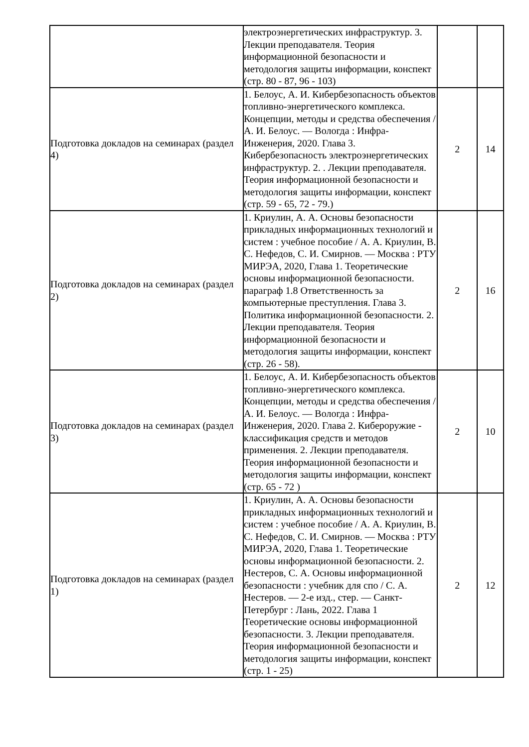| | электроэнергетических инфраструктур. 3. Лекции преподавателя. Теория информационной безопасности и методология защиты информации, конспект (стр. 80 - 87, 96 - 103) | | |
| Подготовка докладов на семинарах (раздел 4) | 1. Белоус, А. И. Кибербезопасность объектов топливно-энергетического комплекса. Концепции, методы и средства обеспечения / А. И. Белоус. — Вологда : Инфра-Инженерия, 2020. Глава 3. Кибербезопасность электроэнергетических инфраструктур. 2. . Лекции преподавателя. Теория информационной безопасности и методология защиты информации, конспект (стр. 59 - 65, 72 - 79.) | 2 | 14 |
| Подготовка докладов на семинарах (раздел 2) | 1. Криулин, А. А. Основы безопасности прикладных информационных технологий и систем : учебное пособие / А. А. Криулин, В. С. Нефедов, С. И. Смирнов. — Москва : РТУ МИРЭА, 2020, Глава 1. Теоретические основы информационной безопасности. параграф 1.8 Ответственность за компьютерные преступления. Глава 3. Политика информационной безопасности. 2. Лекции преподавателя. Теория информационной безопасности и методология защиты информации, конспект (стр. 26 - 58). | 2 | 16 |
| Подготовка докладов на семинарах (раздел 3) | 1. Белоус, А. И. Кибербезопасность объектов топливно-энергетического комплекса. Концепции, методы и средства обеспечения / А. И. Белоус. — Вологда : Инфра-Инженерия, 2020. Глава 2. Кибероружие - классификация средств и методов применения. 2. Лекции преподавателя. Теория информационной безопасности и методология защиты информации, конспект (стр. 65 - 72 ) | 2 | 10 |
| Подготовка докладов на семинарах (раздел 1) | 1. Криулин, А. А. Основы безопасности прикладных информационных технологий и систем : учебное пособие / А. А. Криулин, В. С. Нефедов, С. И. Смирнов. — Москва : РТУ МИРЭА, 2020, Глава 1. Теоретические основы информационной безопасности. 2. Нестеров, С. А. Основы информационной безопасности : учебник для спо / С. А. Нестеров. — 2-е изд., стер. — Санкт-Петербург : Лань, 2022. Глава 1 Теоретические основы информационной безопасности. 3. Лекции преподавателя. Теория информационной безопасности и методология защиты информации, конспект (стр. 1 - 25) | 2 | 12 |